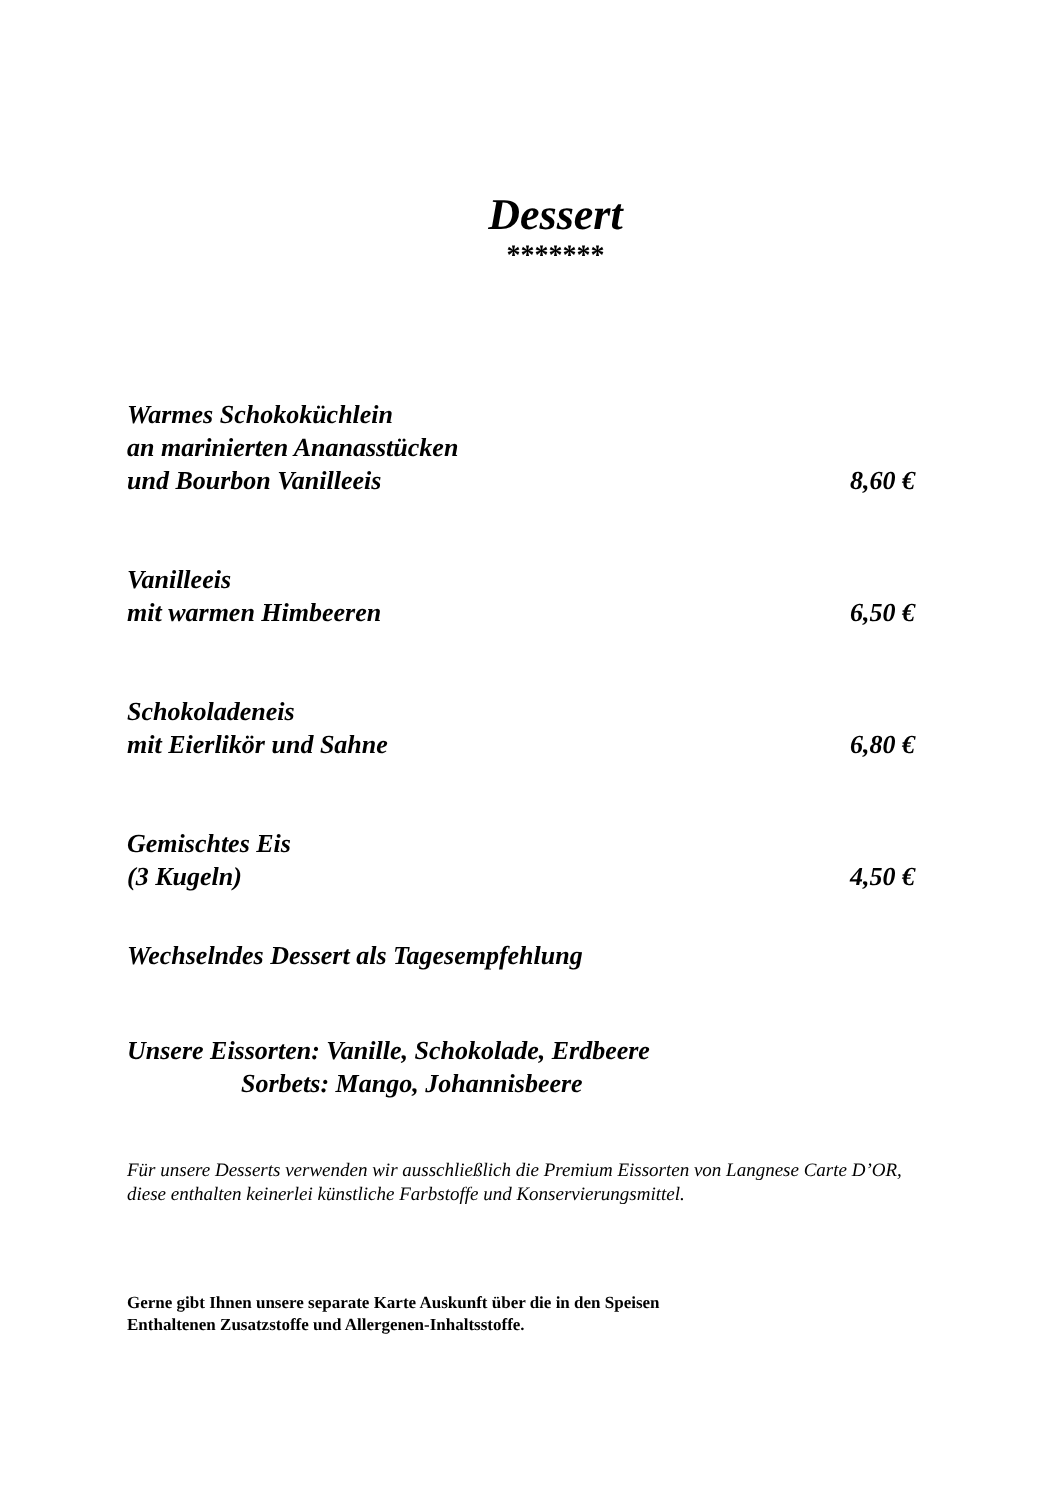Dessert
*******
Warmes Schokoküchlein
an marinierten Ananasstücken
und Bourbon Vanilleeis
8,60 €
Vanilleeis
mit warmen Himbeeren
6,50 €
Schokoladeneis
mit Eierlikör und Sahne
6,80 €
Gemischtes Eis
(3 Kugeln)
4,50 €
Wechselndes Dessert als Tagesempfehlung
Unsere Eissorten: Vanille, Schokolade, Erdbeere
Sorbets: Mango, Johannisbeere
Für unsere Desserts verwenden wir ausschließlich die Premium Eissorten von Langnese Carte D’OR, diese enthalten keinerlei künstliche Farbstoffe und Konservierungsmittel.
Gerne gibt Ihnen unsere separate Karte Auskunft über die in den Speisen
Enthaltenen Zusatzstoffe und Allergenen-Inhaltsstoffe.